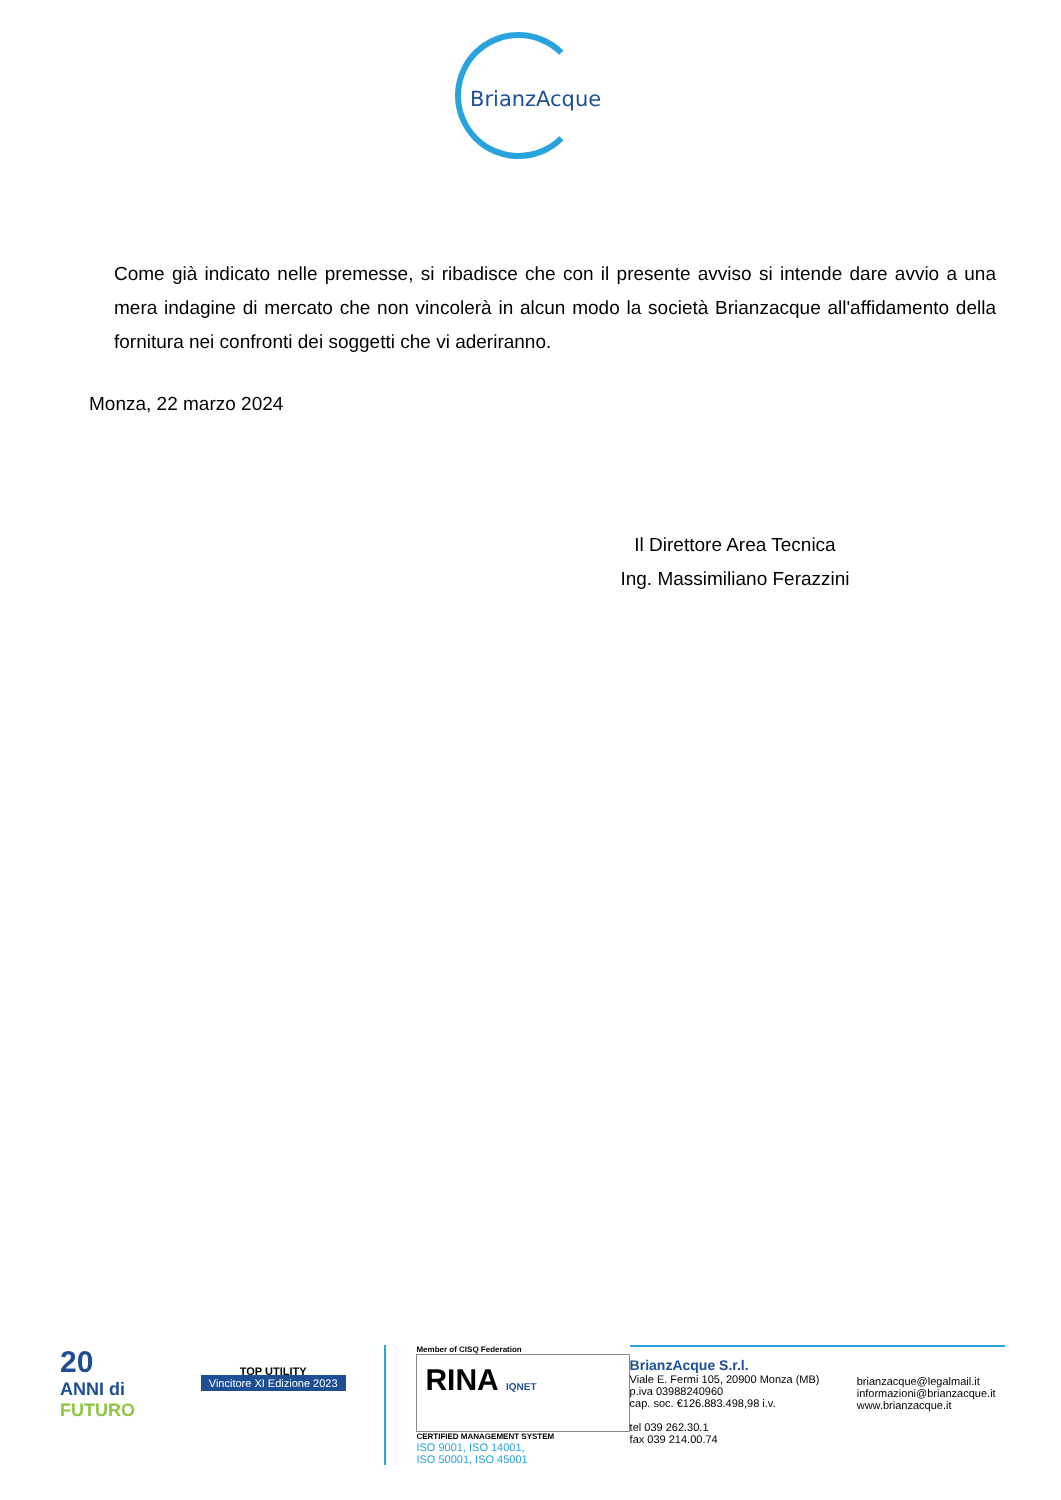BrianzAcque
Come già indicato nelle premesse, si ribadisce che con il presente avviso si intende dare avvio a una mera indagine di mercato che non vincolerà in alcun modo la società Brianzacque all'affidamento della fornitura nei confronti dei soggetti che vi aderiranno.
Monza, 22 marzo 2024
Il Direttore Area Tecnica
Ing. Massimiliano Ferazzini
20
ANNI di
FUTURO
TOP UTILITY
Vincitore XI Edizione 2023
Member of CISQ Federation
RINA IQNET
CERTIFIED MANAGEMENT SYSTEM
ISO 9001, ISO 14001,
ISO 50001, ISO 45001
BrianzAcque S.r.l.
Viale E. Fermi 105, 20900 Monza (MB)
p.iva 03988240960
cap. soc. €126.883.498,98 i.v.
tel 039 262.30.1
fax 039 214.00.74
brianzacque@legalmail.it
informazioni@brianzacque.it
www.brianzacque.it